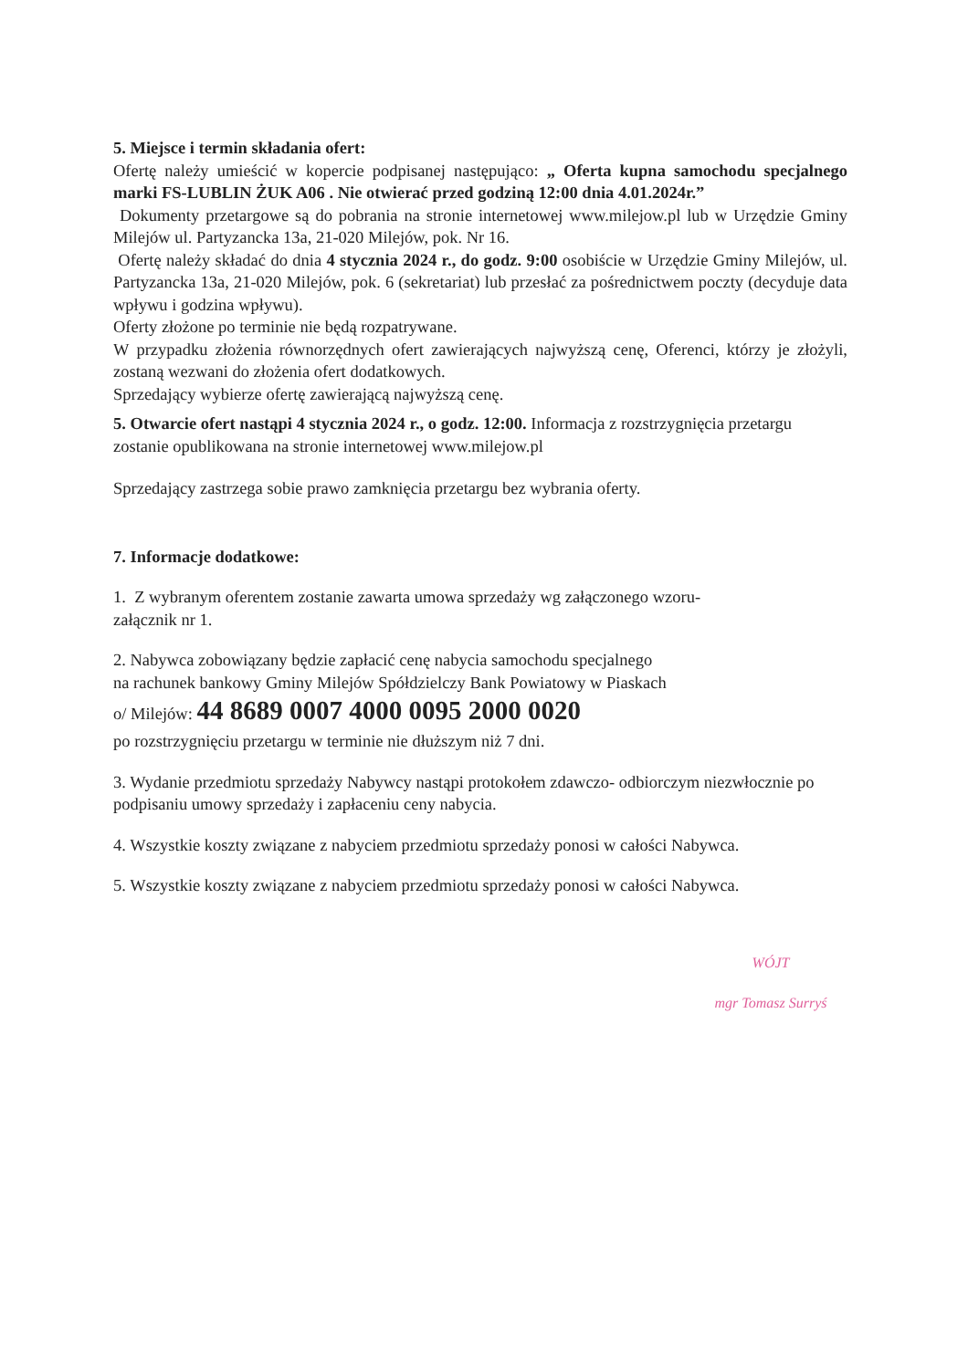5. Miejsce i termin składania ofert:
Ofertę należy umieścić w kopercie podpisanej następująco: „ Oferta kupna samochodu specjalnego marki FS-LUBLIN ŻUK A06 . Nie otwierać przed godziną 12:00 dnia 4.01.2024r.”
Dokumenty przetargowe są do pobrania na stronie internetowej www.milejow.pl lub w Urzędzie Gminy Milejów ul. Partyzancka 13a, 21-020 Milejów, pok. Nr 16.
Ofertę należy składać do dnia 4 stycznia 2024 r., do godz. 9:00 osobiście w Urzędzie Gminy Milejów, ul. Partyzancka 13a, 21-020 Milejów, pok. 6 (sekretariat) lub przesłać za pośrednictwem poczty (decyduje data wpływu i godzina wpływu).
Oferty złożone po terminie nie będą rozpatrywane.
W przypadku złożenia równorzędnych ofert zawierających najwyższą cenę, Oferenci, którzy je złożyli, zostaną wezwani do złożenia ofert dodatkowych.
Sprzedający wybierze ofertę zawierającą najwyższą cenę.
5. Otwarcie ofert nastąpi 4 stycznia 2024 r., o godz. 12:00. Informacja z rozstrzygnięcia przetargu zostanie opublikowana na stronie internetowej www.milejow.pl
Sprzedający zastrzega sobie prawo zamknięcia przetargu bez wybrania oferty.
7. Informacje dodatkowe:
1. Z wybranym oferentem zostanie zawarta umowa sprzedaży wg załączonego wzoru-
załącznik nr 1.
2. Nabywca zobowiązany będzie zapłacić cenę nabycia samochodu specjalnego
na rachunek bankowy Gminy Milejów Spółdzielczy Bank Powiatowy w Piaskach
o/ Milejów: 44 8689 0007 4000 0095 2000 0020
po rozstrzygnięciu przetargu w terminie nie dłuższym niż 7 dni.
3. Wydanie przedmiotu sprzedaży Nabywcy nastąpi protokołem zdawczo- odbiorczym niezwłocznie po podpisaniu umowy sprzedaży i zapłaceniu ceny nabycia.
4. Wszystkie koszty związane z nabyciem przedmiotu sprzedaży ponosi w całości Nabywca.
5. Wszystkie koszty związane z nabyciem przedmiotu sprzedaży ponosi w całości Nabywca.
WÓJT
mgr Tomasz Surryś